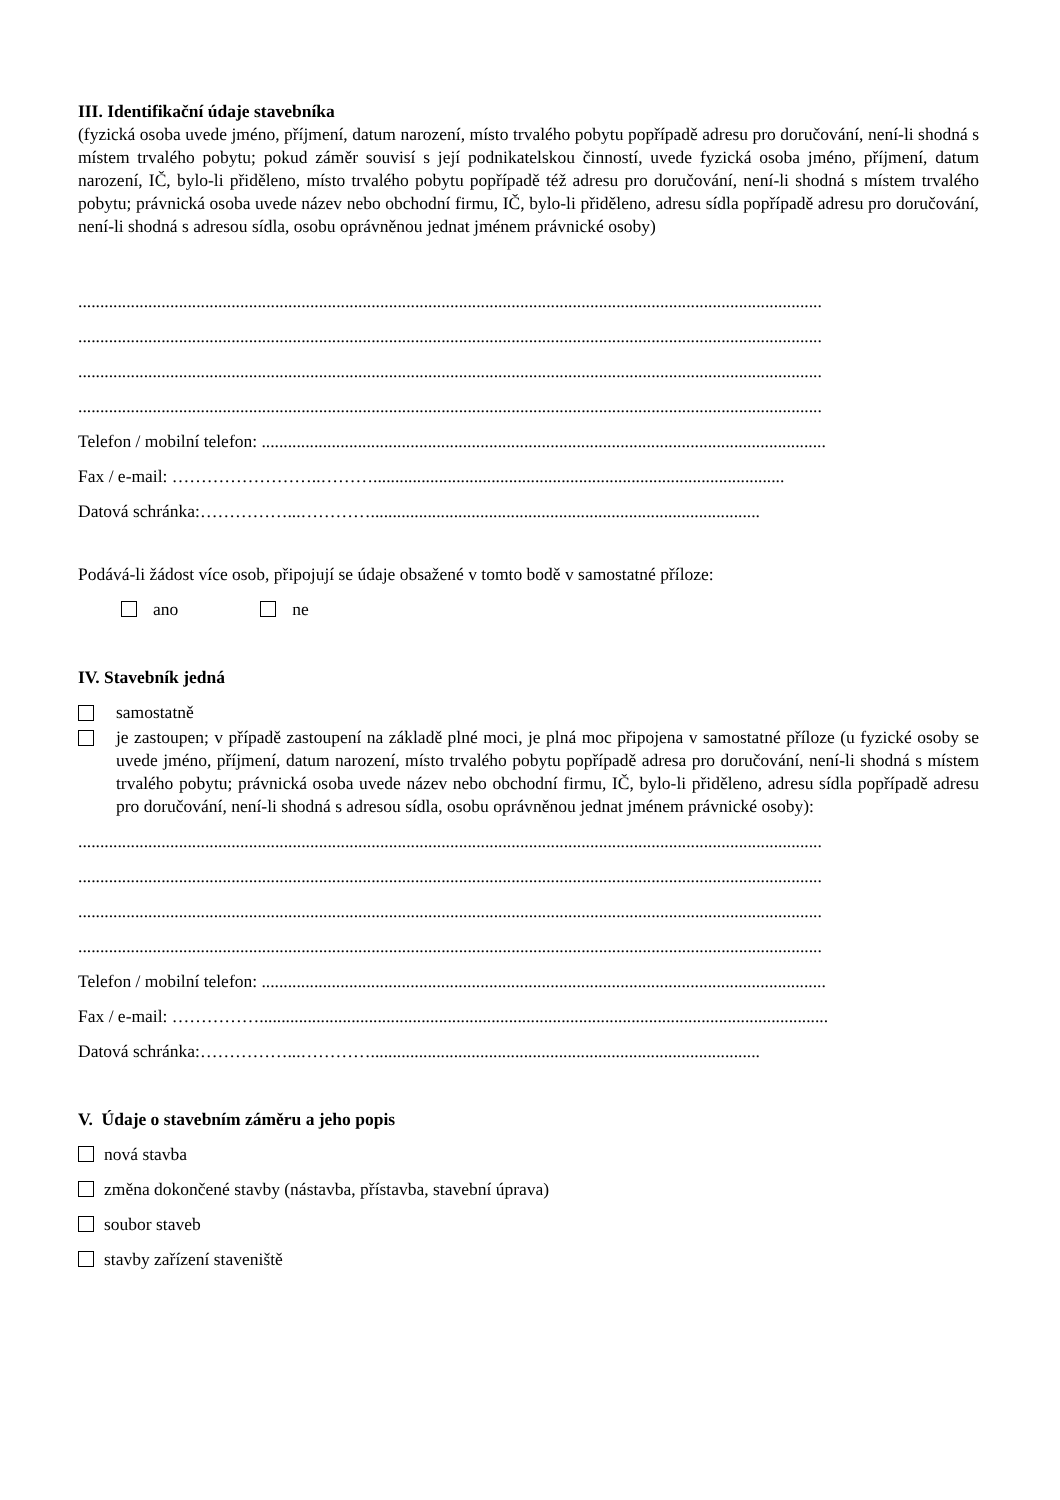III. Identifikační údaje stavebníka
(fyzická osoba uvede jméno, příjmení, datum narození, místo trvalého pobytu popřípadě adresu pro doručování, není-li shodná s místem trvalého pobytu; pokud záměr souvisí s její podnikatelskou činností, uvede fyzická osoba jméno, příjmení, datum narození, IČ, bylo-li přiděleno, místo trvalého pobytu popřípadě též adresu pro doručování, není-li shodná s místem trvalého pobytu; právnická osoba uvede název nebo obchodní firmu, IČ, bylo-li přiděleno, adresu sídla popřípadě adresu pro doručování, není-li shodná s adresou sídla, osobu oprávněnou jednat jménem právnické osoby)
..........................................................................................................................................................................
..........................................................................................................................................................................
..........................................................................................................................................................................
..........................................................................................................................................................................
Telefon / mobilní telefon: .................................................................................................................................
Fax / e-mail: ……………………..………..............................................................................................
Datová schránka:……………...………….........................................................................................
Podává-li žádost více osob, připojují se údaje obsažené v tomto bodě v samostatné příloze:
ano ne
IV. Stavebník jedná
samostatně
je zastoupen; v případě zastoupení na základě plné moci, je plná moc připojena v samostatné příloze (u fyzické osoby se uvede jméno, příjmení, datum narození, místo trvalého pobytu popřípadě adresa pro doručování, není-li shodná s místem trvalého pobytu; právnická osoba uvede název nebo obchodní firmu, IČ, bylo-li přiděleno, adresu sídla popřípadě adresu pro doručování, není-li shodná s adresou sídla, osobu oprávněnou jednat jménem právnické osoby):
..........................................................................................................................................................................
..........................................................................................................................................................................
..........................................................................................................................................................................
..........................................................................................................................................................................
Telefon / mobilní telefon: .................................................................................................................................
Fax / e-mail: ……………..................................................................................................................................
Datová schránka:……………...………….........................................................................................
V. Údaje o stavebním záměru a jeho popis
nová stavba
změna dokončené stavby (nástavba, přístavba, stavební úprava)
soubor staveb
stavby zařízení staveniště